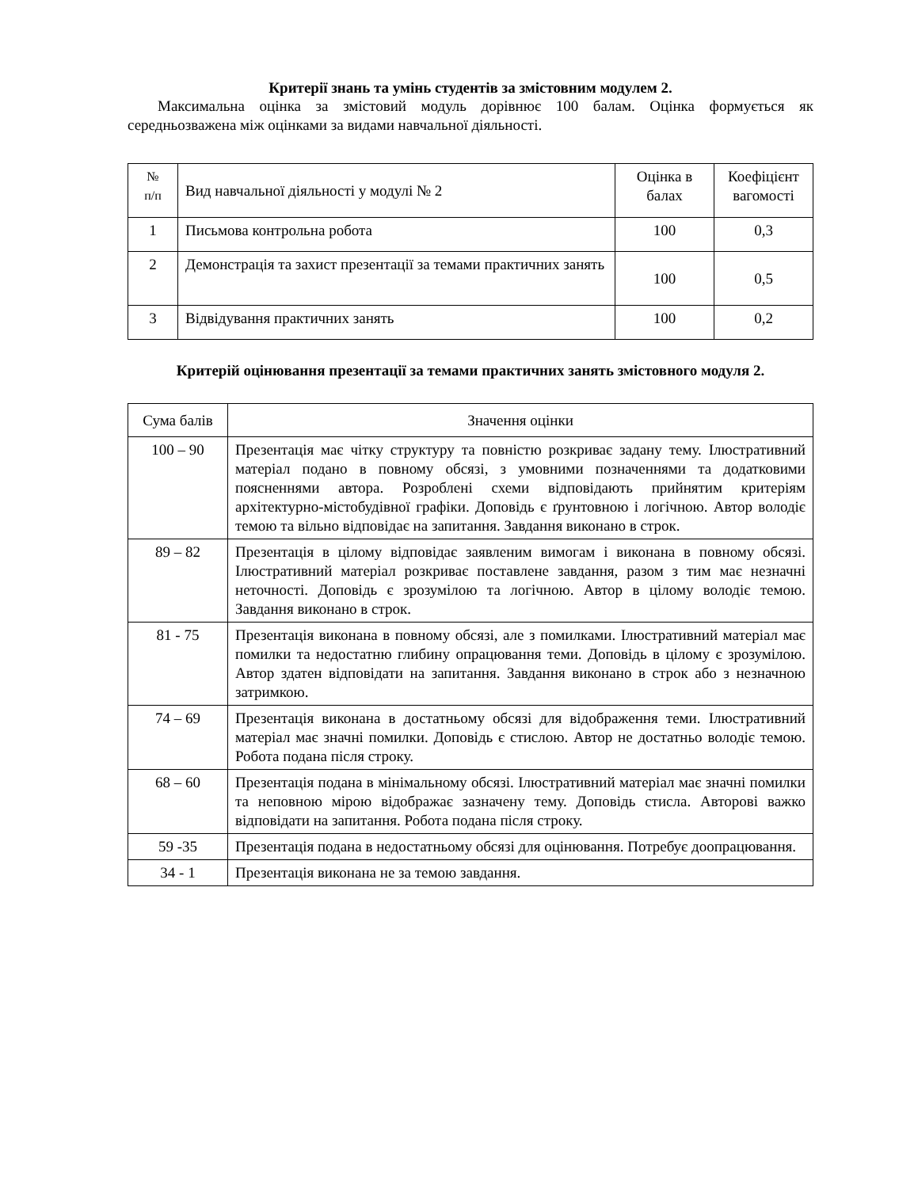Критерії знань та умінь студентів за змістовним модулем 2.
Максимальна оцінка за змістовий модуль дорівнює 100 балам. Оцінка формується як середньозважена між оцінками за видами навчальної діяльності.
| № п/п | Вид навчальної діяльності у модулі № 2 | Оцінка в балах | Коефіцієнт вагомості |
| --- | --- | --- | --- |
| 1 | Письмова контрольна робота | 100 | 0,3 |
| 2 | Демонстрація та захист презентації за темами практичних занять | 100 | 0,5 |
| 3 | Відвідування практичних занять | 100 | 0,2 |
Критерій оцінювання презентації за темами практичних занять змістовного модуля 2.
| Сума балів | Значення оцінки |
| --- | --- |
| 100 – 90 | Презентація має чітку структуру та повністю розкриває задану тему. Ілюстративний матеріал подано в повному обсязі, з умовними позначеннями та додатковими поясненнями автора. Розроблені схеми відповідають прийнятим критеріям архітектурно-містобудівної графіки. Доповідь є ґрунтовною і логічною. Автор володіє темою та вільно відповідає на запитання. Завдання виконано в строк. |
| 89 – 82 | Презентація в цілому відповідає заявленим вимогам і виконана в повному обсязі. Ілюстративний матеріал розкриває поставлене завдання, разом з тим має незначні неточності. Доповідь є зрозумілою та логічною. Автор в цілому володіє темою. Завдання виконано в строк. |
| 81 - 75 | Презентація виконана в повному обсязі, але з помилками. Ілюстративний матеріал має помилки та недостатню глибину опрацювання теми. Доповідь в цілому є зрозумілою. Автор здатен відповідати на запитання. Завдання виконано в строк або з незначною затримкою. |
| 74 – 69 | Презентація виконана в достатньому обсязі для відображення теми. Ілюстративний матеріал має значні помилки. Доповідь є стислою. Автор не достатньо володіє темою. Робота подана після строку. |
| 68 – 60 | Презентація подана в мінімальному обсязі. Ілюстративний матеріал має значні помилки та неповною мірою відображає зазначену тему. Доповідь стисла. Авторові важко відповідати на запитання. Робота подана після строку. |
| 59 -35 | Презентація подана в недостатньому обсязі для оцінювання. Потребує доопрацювання. |
| 34 - 1 | Презентація виконана не за темою завдання. |